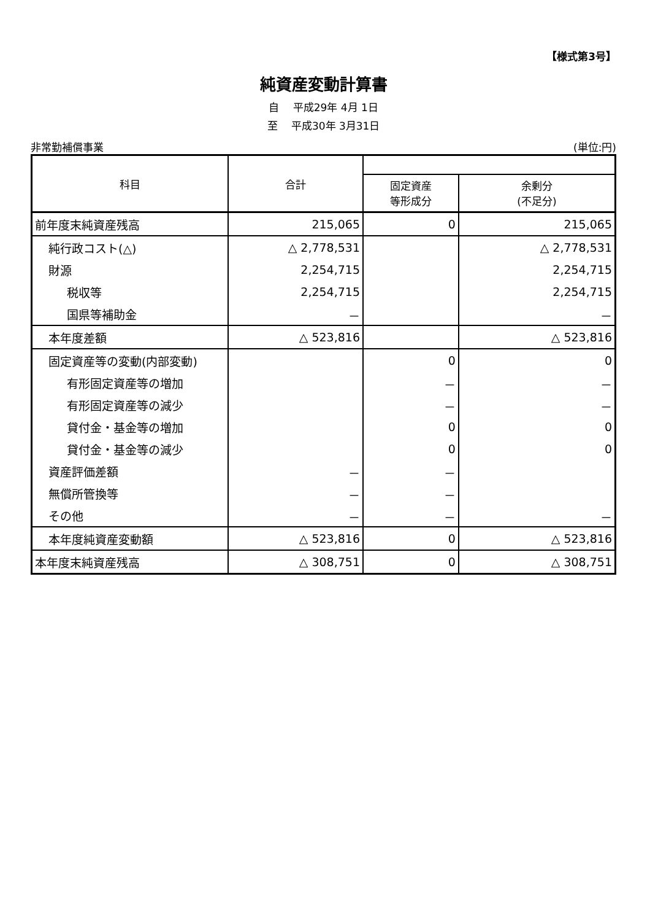【様式第3号】
純資産変動計算書
自　 平成29年 4月 1日
至　 平成30年 3月31日
非常勤補償事業 (単位:円)
| 科目 | 合計 | | |
| --- | --- | --- | --- |
| | | 固定資産 等形成分 | 余剰分 (不足分) |
| 前年度末純資産残高 | 215,065 | 0 | 215,065 |
| 純行政コスト(△) | △ 2,778,531 | | △ 2,778,531 |
| 財源 | 2,254,715 | | 2,254,715 |
| 税収等 | 2,254,715 | | 2,254,715 |
| 国県等補助金 | － | | － |
| 本年度差額 | △ 523,816 | | △ 523,816 |
| 固定資産等の変動(内部変動) | | 0 | 0 |
| 有形固定資産等の増加 | | － | － |
| 有形固定資産等の減少 | | － | － |
| 貸付金・基金等の増加 | | 0 | 0 |
| 貸付金・基金等の減少 | | 0 | 0 |
| 資産評価差額 | － | － | |
| 無償所管換等 | － | － | |
| その他 | － | － | － |
| 本年度純資産変動額 | △ 523,816 | 0 | △ 523,816 |
| 本年度末純資産残高 | △ 308,751 | 0 | △ 308,751 |